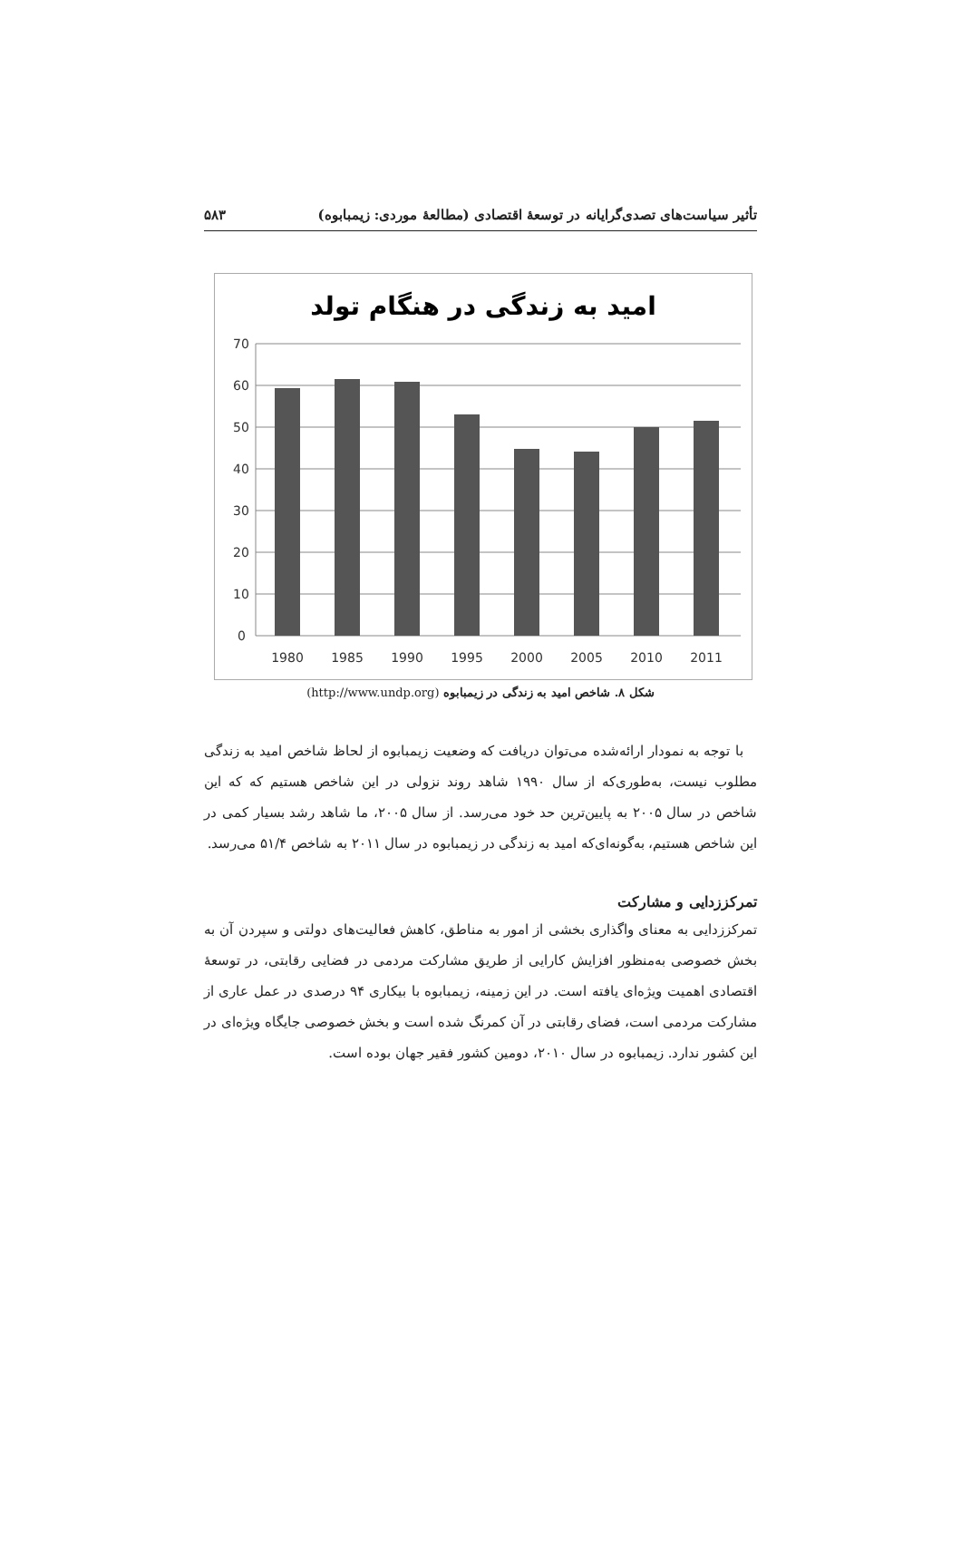تأثیر سیاست‌های تصدی‌گرایانه در توسعهٔ اقتصادی (مطالعهٔ موردی: زیمبابوه) ۵۸۳
امید به زندگی در هنگام تولد
70
60
50
40
30
20
10
0
1980
1985
1990
1995
2000
2005
2010
2011
شکل ۸. شاخص امید به زندگی در زیمبابوه (http://www.undp.org)
با توجه به نمودار ارائه‌شده می‌توان دریافت که وضعیت زیمبابوه از لحاظ شاخص امید به زندگی مطلوب نیست، به‌طوری‌که از سال ۱۹۹۰ شاهد روند نزولی در این شاخص هستیم که که این شاخص در سال ۲۰۰۵ به پایین‌ترین حد خود می‌رسد. از سال ۲۰۰۵، ما شاهد رشد بسیار کمی در این شاخص هستیم، به‌گونه‌ای‌که امید به زندگی در زیمبابوه در سال ۲۰۱۱ به شاخص ۵۱/۴ می‌رسد.
تمرکززدایی و مشارکت
تمرکززدایی به معنای واگذاری بخشی از امور به مناطق، کاهش فعالیت‌های دولتی و سپردن آن به بخش خصوصی به‌منظور افزایش کارایی از طریق مشارکت مردمی در فضایی رقابتی، در توسعهٔ اقتصادی اهمیت ویژه‌ای یافته است. در این زمینه، زیمبابوه با بیکاری ۹۴ درصدی در عمل عاری از مشارکت مردمی است، فضای رقابتی در آن کمرنگ شده است و بخش خصوصی جایگاه ویژه‌ای در این کشور ندارد. زیمبابوه در سال ۲۰۱۰، دومین کشور فقیر جهان بوده است.